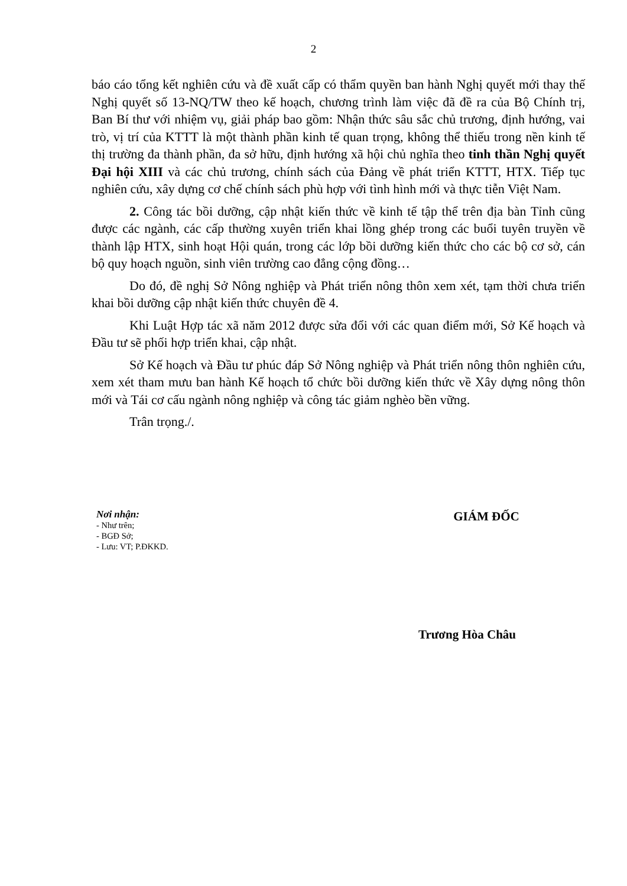2
báo cáo tổng kết nghiên cứu và đề xuất cấp có thẩm quyền ban hành Nghị quyết mới thay thế Nghị quyết số 13-NQ/TW theo kế hoạch, chương trình làm việc đã đề ra của Bộ Chính trị, Ban Bí thư với nhiệm vụ, giải pháp bao gồm: Nhận thức sâu sắc chủ trương, định hướng, vai trò, vị trí của KTTT là một thành phần kinh tế quan trọng, không thể thiếu trong nền kinh tế thị trường đa thành phần, đa sở hữu, định hướng xã hội chủ nghĩa theo tinh thần Nghị quyết Đại hội XIII và các chủ trương, chính sách của Đảng về phát triển KTTT, HTX. Tiếp tục nghiên cứu, xây dựng cơ chế chính sách phù hợp với tình hình mới và thực tiễn Việt Nam.
2. Công tác bồi dưỡng, cập nhật kiến thức về kinh tế tập thể trên địa bàn Tỉnh cũng được các ngành, các cấp thường xuyên triển khai lồng ghép trong các buổi tuyên truyền về thành lập HTX, sinh hoạt Hội quán, trong các lớp bồi dưỡng kiến thức cho các bộ cơ sở, cán bộ quy hoạch nguồn, sinh viên trường cao đẳng cộng đồng…
Do đó, đề nghị Sở Nông nghiệp và Phát triển nông thôn xem xét, tạm thời chưa triển khai bồi dưỡng cập nhật kiến thức chuyên đề 4.
Khi Luật Hợp tác xã năm 2012 được sửa đổi với các quan điểm mới, Sở Kế hoạch và Đầu tư sẽ phối hợp triển khai, cập nhật.
Sở Kế hoạch và Đầu tư phúc đáp Sở Nông nghiệp và Phát triển nông thôn nghiên cứu, xem xét tham mưu ban hành Kế hoạch tổ chức bồi dưỡng kiến thức về Xây dựng nông thôn mới và Tái cơ cấu ngành nông nghiệp và công tác giảm nghèo bền vững.
Trân trọng./.
Nơi nhận:
- Như trên;
- BGĐ Sở;
- Lưu: VT; P.ĐKKD.
GIÁM ĐỐC
Trương Hòa Châu